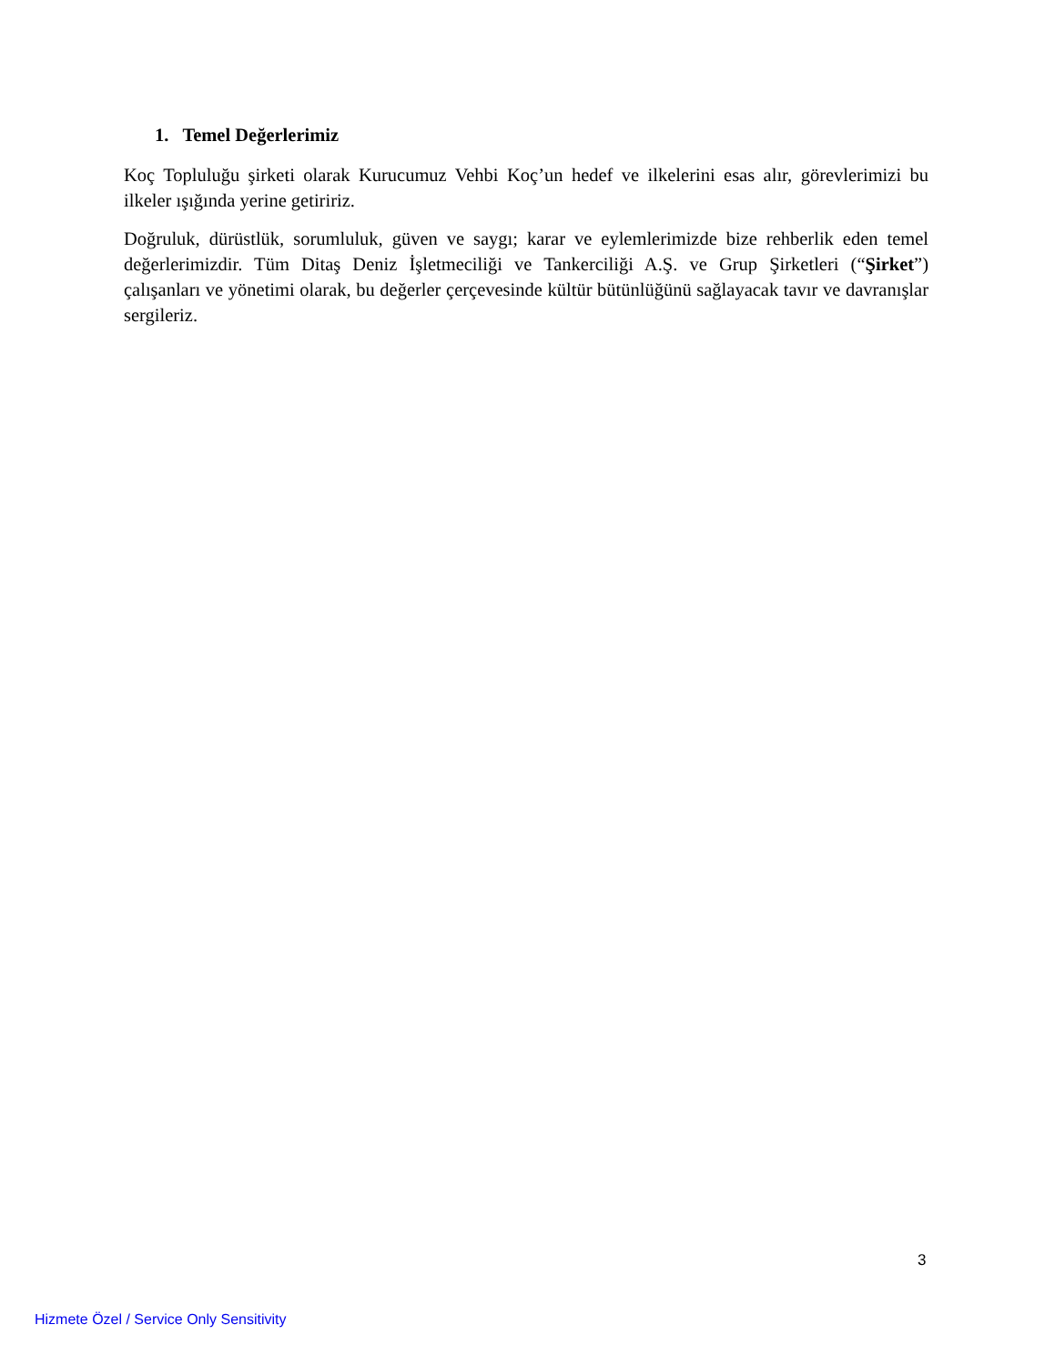1. Temel Değerlerimiz
Koç Topluluğu şirketi olarak Kurucumuz Vehbi Koç’un hedef ve ilkelerini esas alır, görevlerimizi bu ilkeler ışığında yerine getiririz.
Doğruluk, dürüstlük, sorumluluk, güven ve saygı; karar ve eylemlerimizde bize rehberlik eden temel değerlerimizdir. Tüm Ditaş Deniz İşletmeciliği ve Tankerciliği A.Ş. ve Grup Şirketleri (“Şirket”) çalışanları ve yönetimi olarak, bu değerler çerçevesinde kültür bütünlüğünü sağlayacak tavır ve davranışlar sergileriz.
3
Hizmete Özel / Service Only Sensitivity